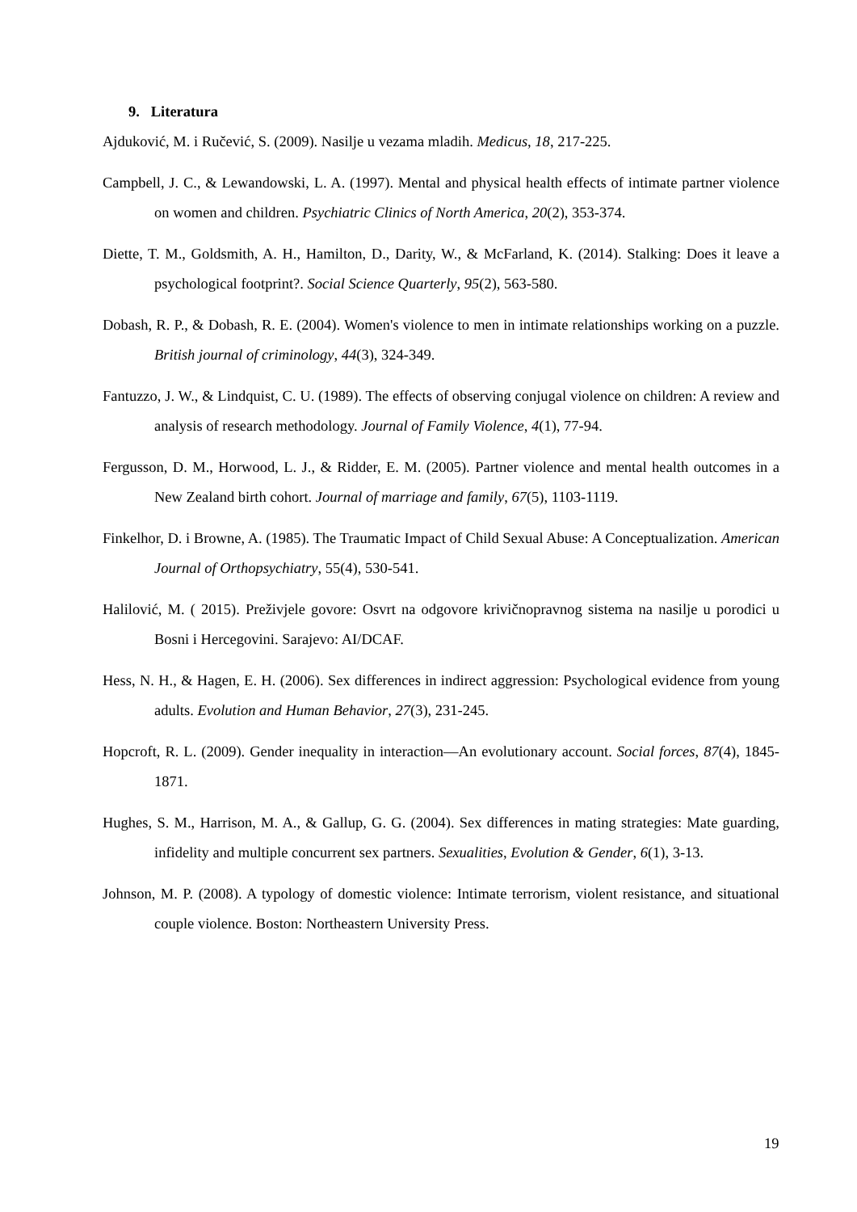9. Literatura
Ajduković, M. i Ručević, S. (2009). Nasilje u vezama mladih. Medicus, 18, 217-225.
Campbell, J. C., & Lewandowski, L. A. (1997). Mental and physical health effects of intimate partner violence on women and children. Psychiatric Clinics of North America, 20(2), 353-374.
Diette, T. M., Goldsmith, A. H., Hamilton, D., Darity, W., & McFarland, K. (2014). Stalking: Does it leave a psychological footprint?. Social Science Quarterly, 95(2), 563-580.
Dobash, R. P., & Dobash, R. E. (2004). Women's violence to men in intimate relationships working on a puzzle. British journal of criminology, 44(3), 324-349.
Fantuzzo, J. W., & Lindquist, C. U. (1989). The effects of observing conjugal violence on children: A review and analysis of research methodology. Journal of Family Violence, 4(1), 77-94.
Fergusson, D. M., Horwood, L. J., & Ridder, E. M. (2005). Partner violence and mental health outcomes in a New Zealand birth cohort. Journal of marriage and family, 67(5), 1103-1119.
Finkelhor, D. i Browne, A. (1985). The Traumatic Impact of Child Sexual Abuse: A Conceptualization. American Journal of Orthopsychiatry, 55(4), 530-541.
Halilović, M. ( 2015). Preživjele govore: Osvrt na odgovore krivičnopravnog sistema na nasilje u porodici u Bosni i Hercegovini. Sarajevo: AI/DCAF.
Hess, N. H., & Hagen, E. H. (2006). Sex differences in indirect aggression: Psychological evidence from young adults. Evolution and Human Behavior, 27(3), 231-245.
Hopcroft, R. L. (2009). Gender inequality in interaction—An evolutionary account. Social forces, 87(4), 1845-1871.
Hughes, S. M., Harrison, M. A., & Gallup, G. G. (2004). Sex differences in mating strategies: Mate guarding, infidelity and multiple concurrent sex partners. Sexualities, Evolution & Gender, 6(1), 3-13.
Johnson, M. P. (2008). A typology of domestic violence: Intimate terrorism, violent resistance, and situational couple violence. Boston: Northeastern University Press.
19